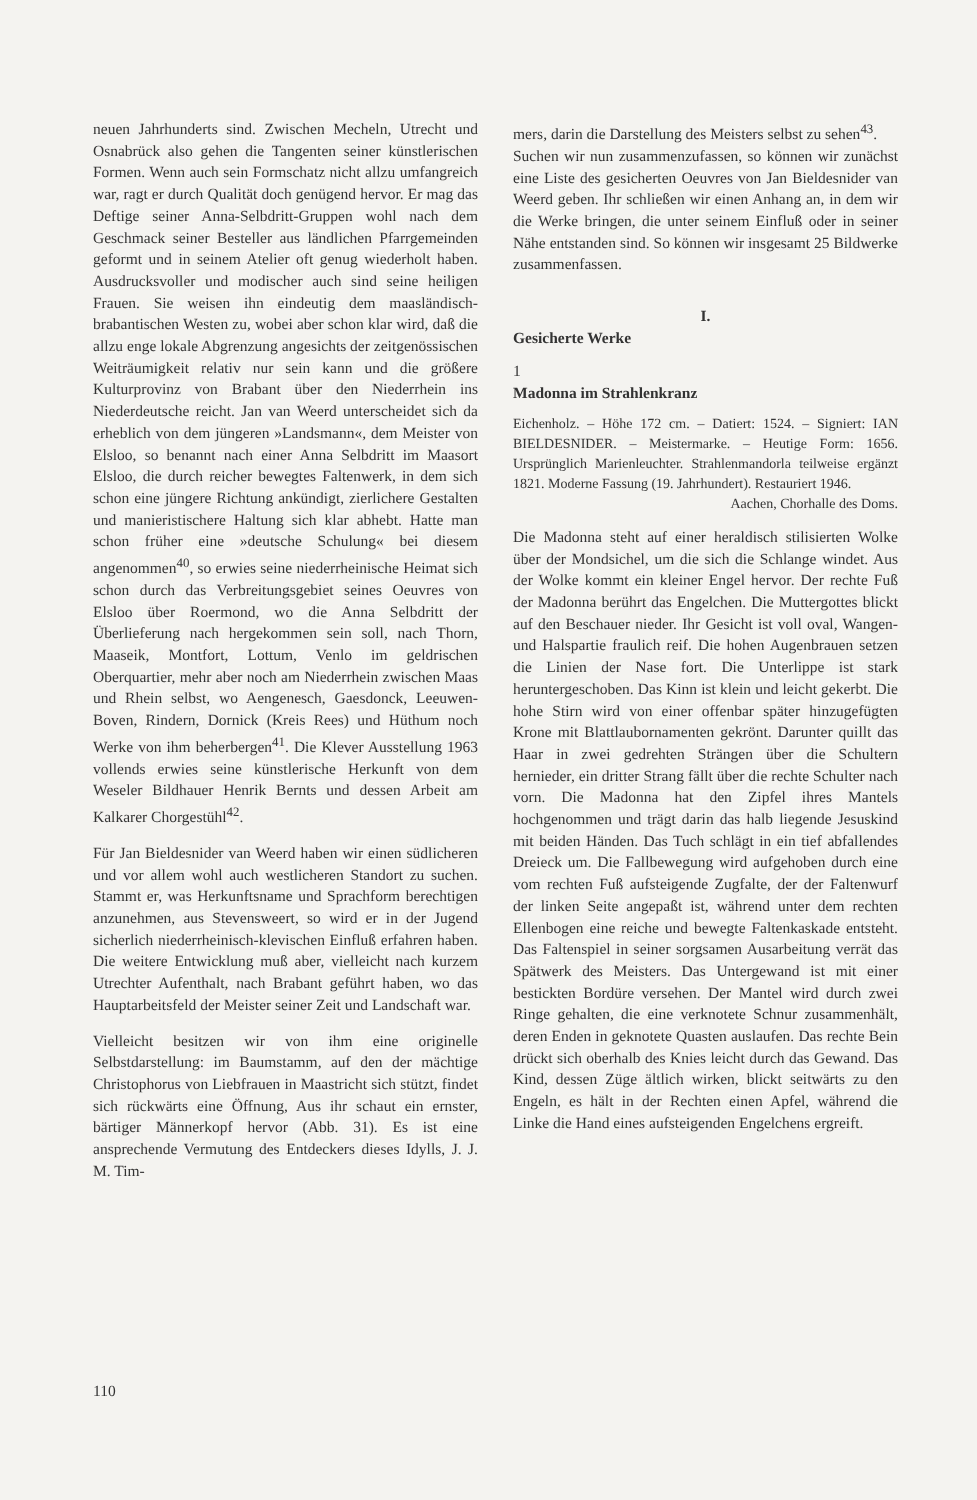neuen Jahrhunderts sind. Zwischen Mecheln, Utrecht und Osnabrück also gehen die Tangenten seiner künstlerischen Formen. Wenn auch sein Formschatz nicht allzu umfangreich war, ragt er durch Qualität doch genügend hervor. Er mag das Deftige seiner Anna-Selbdritt-Gruppen wohl nach dem Geschmack seiner Besteller aus ländlichen Pfarrgemeinden geformt und in seinem Atelier oft genug wiederholt haben. Ausdrucksvoller und modischer auch sind seine heiligen Frauen. Sie weisen ihn eindeutig dem maasländisch-brabantischen Westen zu, wobei aber schon klar wird, daß die allzu enge lokale Abgrenzung angesichts der zeitgenössischen Weiträumigkeit relativ nur sein kann und die größere Kulturprovinz von Brabant über den Niederrhein ins Niederdeutsche reicht. Jan van Weerd unterscheidet sich da erheblich von dem jüngeren »Landsmann«, dem Meister von Elsloo, so benannt nach einer Anna Selbdritt im Maasort Elsloo, die durch reicher bewegtes Faltenwerk, in dem sich schon eine jüngere Richtung ankündigt, zierlichere Gestalten und manieristischere Haltung sich klar abhebt. Hatte man schon früher eine »deutsche Schulung« bei diesem angenommen<sup>40</sup>, so erwies seine niederrheinische Heimat sich schon durch das Verbreitungsgebiet seines Oeuvres von Elsloo über Roermond, wo die Anna Selbdritt der Überlieferung nach hergekommen sein soll, nach Thorn, Maaseik, Montfort, Lottum, Venlo im geldrischen Oberquartier, mehr aber noch am Niederrhein zwischen Maas und Rhein selbst, wo Aengenesch, Gaesdonck, Leeuwen-Boven, Rindern, Dornick (Kreis Rees) und Hüthum noch Werke von ihm beherbergen<sup>41</sup>. Die Klever Ausstellung 1963 vollends erwies seine künstlerische Herkunft von dem Weseler Bildhauer Henrik Bernts und dessen Arbeit am Kalkarer Chorgestühl<sup>42</sup>.
Für Jan Bieldesnider van Weerd haben wir einen südlicheren und vor allem wohl auch westlicheren Standort zu suchen. Stammt er, was Herkunftsname und Sprachform berechtigen anzunehmen, aus Stevensweert, so wird er in der Jugend sicherlich niederrheinisch-klevischen Einfluß erfahren haben. Die weitere Entwicklung muß aber, vielleicht nach kurzem Utrechter Aufenthalt, nach Brabant geführt haben, wo das Hauptarbeitsfeld der Meister seiner Zeit und Landschaft war.
Vielleicht besitzen wir von ihm eine originelle Selbstdarstellung: im Baumstamm, auf den der mächtige Christophorus von Liebfrauen in Maastricht sich stützt, findet sich rückwärts eine Öffnung, Aus ihr schaut ein ernster, bärtiger Männerkopf hervor (Abb. 31). Es ist eine ansprechende Vermutung des Entdeckers dieses Idylls, J. J. M. Tim-
mers, darin die Darstellung des Meisters selbst zu sehen<sup>43</sup>.
Suchen wir nun zusammenzufassen, so können wir zunächst eine Liste des gesicherten Oeuvres von Jan Bieldesnider van Weerd geben. Ihr schließen wir einen Anhang an, in dem wir die Werke bringen, die unter seinem Einfluß oder in seiner Nähe entstanden sind. So können wir insgesamt 25 Bildwerke zusammenfassen.
I.
Gesicherte Werke
1
Madonna im Strahlenkranz
Eichenholz. – Höhe 172 cm. – Datiert: 1524. – Signiert: IAN BIELDESNIDER. – Meistermarke. – Heutige Form: 1656. Ursprünglich Marienleuchter. Strahlenmandorla teilweise ergänzt 1821. Moderne Fassung (19. Jahrhundert). Restauriert 1946.
Aachen, Chorhalle des Doms.
Die Madonna steht auf einer heraldisch stilisierten Wolke über der Mondsichel, um die sich die Schlange windet. Aus der Wolke kommt ein kleiner Engel hervor. Der rechte Fuß der Madonna berührt das Engelchen. Die Muttergottes blickt auf den Beschauer nieder. Ihr Gesicht ist voll oval, Wangen- und Halspartie fraulich reif. Die hohen Augenbrauen setzen die Linien der Nase fort. Die Unterlippe ist stark heruntergeschoben. Das Kinn ist klein und leicht gekerbt. Die hohe Stirn wird von einer offenbar später hinzugefügten Krone mit Blattlaubornamenten gekrönt. Darunter quillt das Haar in zwei gedrehten Strängen über die Schultern hernieder, ein dritter Strang fällt über die rechte Schulter nach vorn. Die Madonna hat den Zipfel ihres Mantels hochgenommen und trägt darin das halb liegende Jesuskind mit beiden Händen. Das Tuch schlägt in ein tief abfallendes Dreieck um. Die Fallbewegung wird aufgehoben durch eine vom rechten Fuß aufsteigende Zugfalte, der der Faltenwurf der linken Seite angepaßt ist, während unter dem rechten Ellenbogen eine reiche und bewegte Faltenkaskade entsteht. Das Faltenspiel in seiner sorgsamen Ausarbeitung verrät das Spätwerk des Meisters. Das Untergewand ist mit einer bestickten Bordüre versehen. Der Mantel wird durch zwei Ringe gehalten, die eine verknotete Schnur zusammenhält, deren Enden in geknotete Quasten auslaufen. Das rechte Bein drückt sich oberhalb des Knies leicht durch das Gewand. Das Kind, dessen Züge ältlich wirken, blickt seitwärts zu den Engeln, es hält in der Rechten einen Apfel, während die Linke die Hand eines aufsteigenden Engelchens ergreift.
110